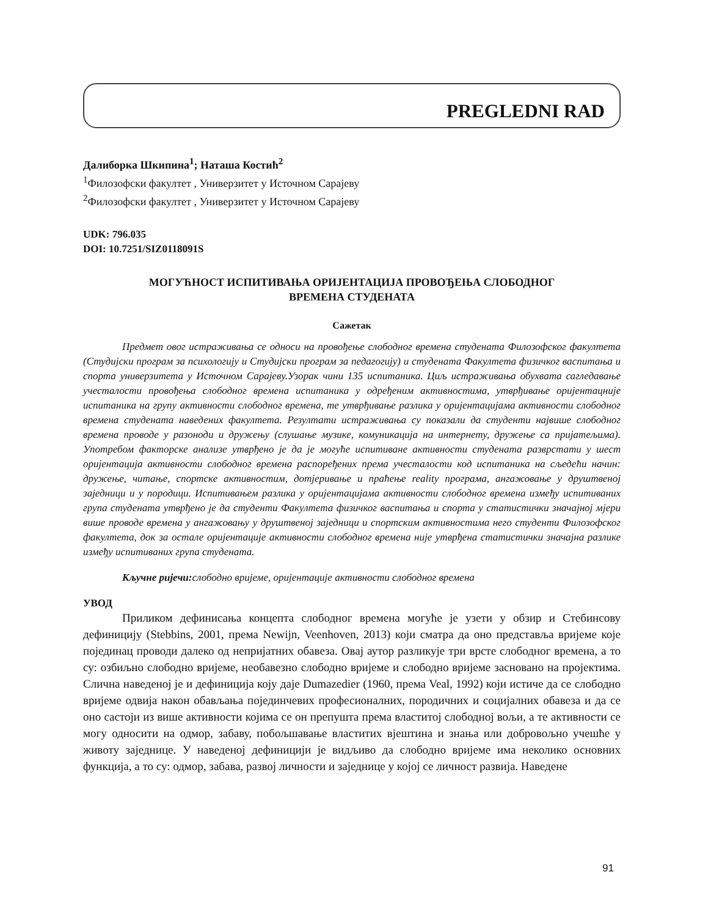PREGLEDNI RAD
Далиборка Шкипина<sup>1</sup>; Наташа Костић<sup>2</sup>
<sup>1</sup> Филозофски факултет , Универзитет у Источном Сарајеву
<sup>2</sup> Филозофски факултет , Универзитет у Источном Сарајеву
UDK: 796.035
DOI: 10.7251/SIZ0118091S
МОГУЋНОСТ ИСПИТИВАЊА ОРИЈЕНТАЦИЈА ПРОВОЂЕЊА СЛОБОДНОГ
ВРЕМЕНА СТУДЕНАТА
Сажетак
Предмет овог истраживања се односи на провођење слободног времена студената Филозофског факултета (Студијски програм за психологију и Студијски програм за педагогију) и студената Факултета физичког васпитања и спорта универзитета у Источном Сарајеву.Узорак чини 135 испитаника. Циљ истраживања обухвата сагледавање учесталости провођења слободног времена испитаника у одређеним активностима, утврђивање оријентацније испитаника на групу активности слободног времена, те утврђивање разлика у оријентацијама активности слободног времена студената наведених факултета. Резултати истраживања су показали да студенти највише слободног времена проводе у разоноди и дружењу (слушање музике, комуникација на интернету, дружење са пријатељима). Употребом факторске анализе утврђено је да је могуће испитиване активности студената разврстати у шест оријентација активности слободног времена распоређених према учесталости код испитаника на сљедећи начин: дружење, читање, спортске активностим, дотјеривање и праћење reality програма, ангажовање у друштвеној заједници и у породици. Испитивањем разлика у оријентацијама активности слободног времена између испитиваних група студената утврђено је да студенти Факултета физичког васпитања и спорта у статистички значајној мјери више проводе времена у ангажовању у друштвеној заједници и спортским активностима него студенти Филозофског факултета, док за остале оријентације активности слободног времена није утврђена статистички значајна разлике између испитиваних група студената.
Кључне ријечи: слободно вријеме, оријентације активности слободног времена
УВОД
Приликом дефинисања концепта слободног времена могуће је узети у обзир и Стебинсову дефиницију (Stebbins, 2001, према Newijn, Veenhoven, 2013) који сматра да оно представља вријеме које појединац проводи далеко од непријатних обавеза. Овај аутор разликује три врсте слободног времена, а то су: озбиљно слободно вријеме, необавезно слободно вријеме и слободно вријеме засновано на пројектима. Слична наведеној је и дефиниција коју даје Dumazedier (1960, према Veal, 1992) који истиче да се слободно вријеме одвија након обављања појединчевих професионалних, породичних и социјалних обавеза и да се оно састоји из више активности којима се он препушта према властитој слободној вољи, а те активности се могу односити на одмор, забаву, побољшавање властитих вјештина и знања или добровољно учешће у животу заједнице. У наведеној дефиницији је видљиво да слободно вријеме има неколико основних функција, а то су: одмор, забава, развој личности и заједнице у којој се личност развија. Наведене
91